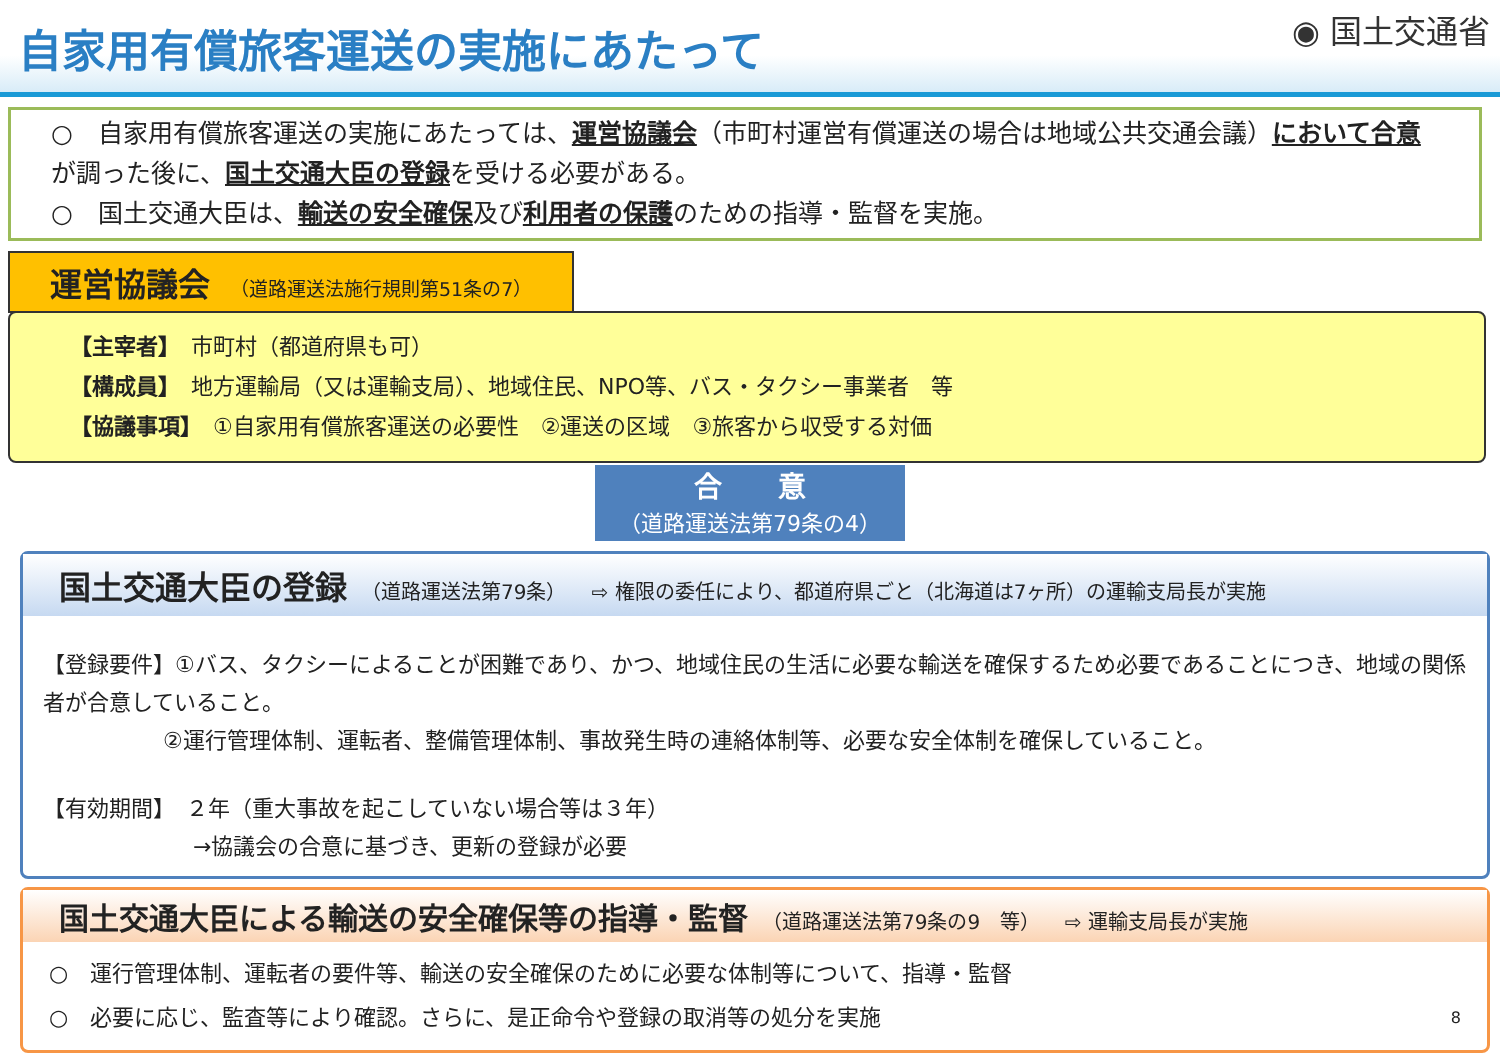自家用有償旅客運送の実施にあたって
◉ 国土交通省
○　自家用有償旅客運送の実施にあたっては、運営協議会（市町村運営有償運送の場合は地域公共交通会議）において合意が調った後に、国土交通大臣の登録を受ける必要がある。
○　国土交通大臣は、輸送の安全確保及び利用者の保護のための指導・監督を実施。
運営協議会 （道路運送法施行規則第51条の7）
【主宰者】　市町村（都道府県も可）
【構成員】　地方運輸局（又は運輸支局）、地域住民、NPO等、バス・タクシー事業者　等
【協議事項】　①自家用有償旅客運送の必要性　②運送の区域　③旅客から収受する対価
合　　意
（道路運送法第79条の4）
国土交通大臣の登録 （道路運送法第79条） ⇨ 権限の委任により、都道府県ごと（北海道は7ヶ所）の運輸支局長が実施
【登録要件】①バス、タクシーによることが困難であり、かつ、地域住民の生活に必要な輸送を確保するため必要であることにつき、地域の関係者が合意していること。
②運行管理体制、運転者、整備管理体制、事故発生時の連絡体制等、必要な安全体制を確保していること。
【有効期間】　２年（重大事故を起こしていない場合等は３年）
→協議会の合意に基づき、更新の登録が必要
国土交通大臣による輸送の安全確保等の指導・監督 （道路運送法第79条の9　等） ⇨ 運輸支局長が実施
○　運行管理体制、運転者の要件等、輸送の安全確保のために必要な体制等について、指導・監督
○　必要に応じ、監査等により確認。さらに、是正命令や登録の取消等の処分を実施 8